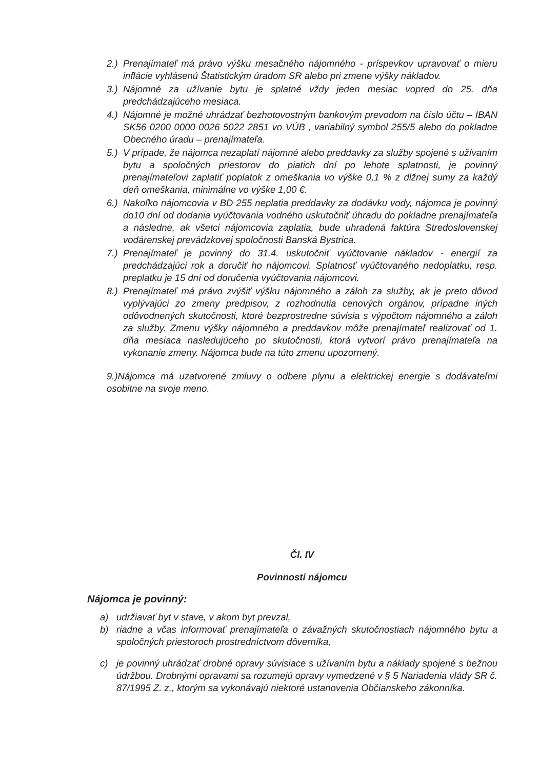2.) Prenajímateľ má právo výšku mesačného nájomného - príspevkov upravovať o mieru inflácie vyhlásenú Štatistickým úradom SR alebo pri zmene výšky nákladov.
3.) Nájomné za užívanie bytu je splatné vždy jeden mesiac vopred do 25. dňa predchádzajúceho mesiaca.
4.) Nájomné je možné uhrádzať bezhotovostným bankovým prevodom na číslo účtu – IBAN SK56 0200 0000 0026 5022 2851 vo VÚB , variabilný symbol 255/5 alebo do pokladne Obecného úradu – prenajímateľa.
5.) V prípade, že nájomca nezaplatí nájomné alebo preddavky za služby spojené s užívaním bytu a spoločných priestorov do piatich dní po lehote splatnosti, je povinný prenajímateľovi zaplatiť poplatok z omeškania vo výške 0,1 % z dlžnej sumy za každý deň omeškania, minimálne vo výške 1,00 €.
6.) Nakoľko nájomcovia v BD 255 neplatia preddavky za dodávku vody, nájomca je povinný do10 dní od dodania vyúčtovania vodného uskutočniť úhradu do pokladne prenajímateľa a následne, ak všetci nájomcovia zaplatia, bude uhradená faktúra Stredoslovenskej vodárenskej prevádzkovej spoločnosti Banská Bystrica.
7.) Prenajímateľ je povinný do 31.4. uskutočniť vyúčtovanie nákladov - energií za predchádzajúci rok a doručiť ho nájomcovi. Splatnosť vyúčtovaného nedoplatku, resp. preplatku je 15 dní od doručenia vyúčtovania nájomcovi.
8.) Prenajímateľ má právo zvýšiť výšku nájomného a záloh za služby, ak je preto dôvod vyplývajúci zo zmeny predpisov, z rozhodnutia cenových orgánov, prípadne iných odôvodnených skutočnosti, ktoré bezprostredne súvisia s výpočtom nájomného a záloh za služby. Zmenu výšky nájomného a preddavkov môže prenajímateľ realizovať od 1. dňa mesiaca nasledujúceho po skutočnosti, ktorá vytvorí právo prenajímateľa na vykonanie zmeny. Nájomca bude na túto zmenu upozornený.
9.)Nájomca má uzatvorené zmluvy o odbere plynu a elektrickej energie s dodávateľmi osobitne na svoje meno.
Čl. IV
Povinnosti nájomcu
Nájomca je povinný:
a) udržiavať byt v stave, v akom byt prevzal,
b) riadne a včas informovať prenajímateľa o závažných skutočnostiach nájomného bytu a spoločných priestoroch prostredníctvom dôverníka,
c) je povinný uhrádzať drobné opravy súvisiace s užívaním bytu a náklady spojené s bežnou údržbou. Drobnými opravami sa rozumejú opravy vymedzené v § 5 Nariadenia vlády SR č. 87/1995 Z. z., ktorým sa vykonávajú niektoré ustanovenia Občianskeho zákonníka.